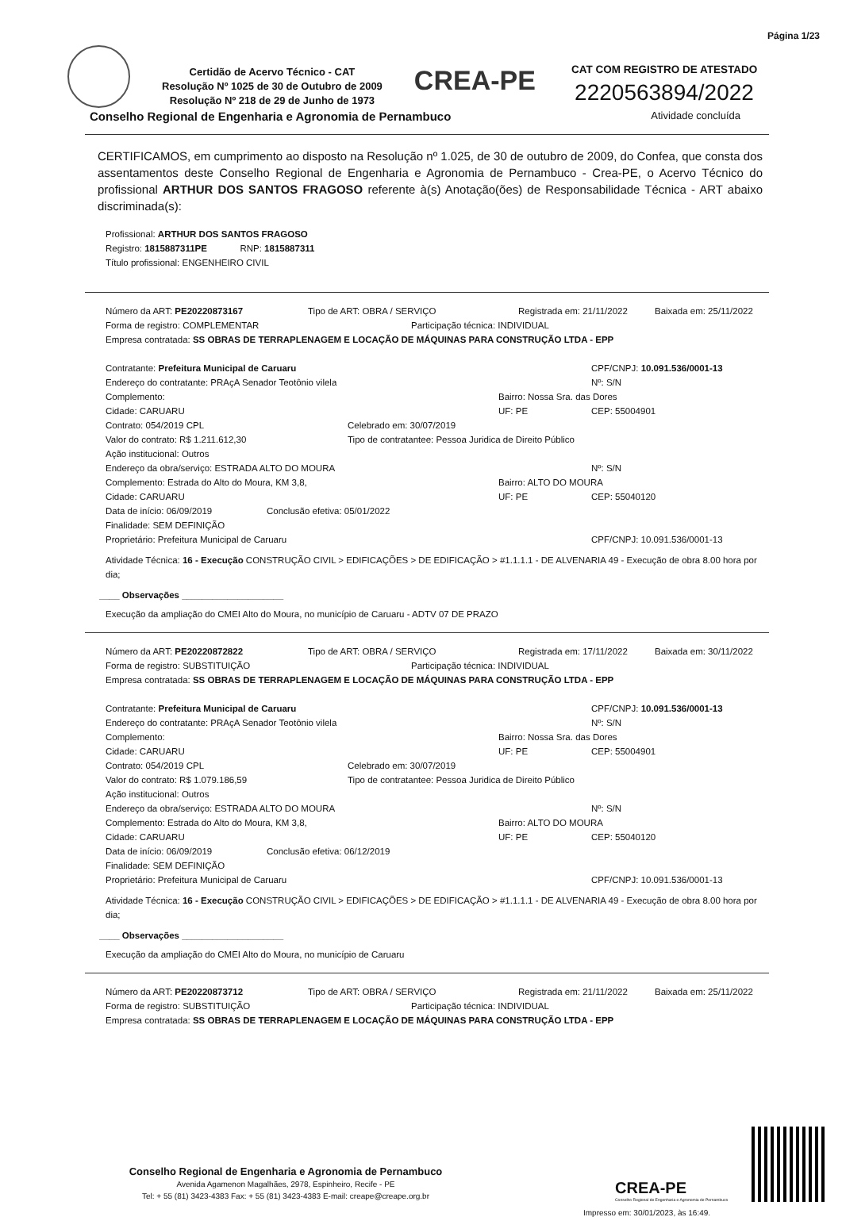Página 1/23
Certidão de Acervo Técnico - CAT
Resolução Nº 1025 de 30 de Outubro de 2009
Resolução Nº 218 de 29 de Junho de 1973
CREA-PE
CAT COM REGISTRO DE ATESTADO
2220563894/2022
Conselho Regional de Engenharia e Agronomia de Pernambuco Atividade concluída
CERTIFICAMOS, em cumprimento ao disposto na Resolução nº 1.025, de 30 de outubro de 2009, do Confea, que consta dos assentamentos deste Conselho Regional de Engenharia e Agronomia de Pernambuco - Crea-PE, o Acervo Técnico do profissional ARTHUR DOS SANTOS FRAGOSO referente à(s) Anotação(ões) de Responsabilidade Técnica - ART abaixo discriminada(s):
Profissional: ARTHUR DOS SANTOS FRAGOSO
Registro: 1815887311PE RNP: 1815887311
Título profissional: ENGENHEIRO CIVIL
Número da ART: PE20220873167 Tipo de ART: OBRA / SERVIÇO Registrada em: 21/11/2022 Baixada em: 25/11/2022
Forma de registro: COMPLEMENTAR Participação técnica: INDIVIDUAL
Empresa contratada: SS OBRAS DE TERRAPLENAGEM E LOCAÇÃO DE MÁQUINAS PARA CONSTRUÇÃO LTDA - EPP
Contratante: Prefeitura Municipal de Caruaru CPF/CNPJ: 10.091.536/0001-13
Endereço do contratante: PRAçA Senador Teotônio vilela Nº: S/N
Complemento: Bairro: Nossa Sra. das Dores
Cidade: CARUARU UF: PE CEP: 55004901
Contrato: 054/2019 CPL Celebrado em: 30/07/2019
Valor do contrato: R$ 1.211.612,30 Tipo de contratantee: Pessoa Juridica de Direito Público
Ação institucional: Outros
Endereço da obra/serviço: ESTRADA ALTO DO MOURA Nº: S/N
Complemento: Estrada do Alto do Moura, KM 3,8, Bairro: ALTO DO MOURA
Cidade: CARUARU UF: PE CEP: 55040120
Data de início: 06/09/2019 Conclusão efetiva: 05/01/2022
Finalidade: SEM DEFINIÇÃO
Proprietário: Prefeitura Municipal de Caruaru CPF/CNPJ: 10.091.536/0001-13
Atividade Técnica: 16 - Execução CONSTRUÇÃO CIVIL > EDIFICAÇÕES > DE EDIFICAÇÃO > #1.1.1.1 - DE ALVENARIA 49 - Execução de obra 8.00 hora por dia;
____ Observações ____________________
Execução da ampliação do CMEI Alto do Moura, no município de Caruaru - ADTV 07 DE PRAZO
Número da ART: PE20220872822 Tipo de ART: OBRA / SERVIÇO Registrada em: 17/11/2022 Baixada em: 30/11/2022
Forma de registro: SUBSTITUIÇÃO Participação técnica: INDIVIDUAL
Empresa contratada: SS OBRAS DE TERRAPLENAGEM E LOCAÇÃO DE MÁQUINAS PARA CONSTRUÇÃO LTDA - EPP
Contratante: Prefeitura Municipal de Caruaru CPF/CNPJ: 10.091.536/0001-13
Endereço do contratante: PRAçA Senador Teotônio vilela Nº: S/N
Complemento: Bairro: Nossa Sra. das Dores
Cidade: CARUARU UF: PE CEP: 55004901
Contrato: 054/2019 CPL Celebrado em: 30/07/2019
Valor do contrato: R$ 1.079.186,59 Tipo de contratantee: Pessoa Juridica de Direito Público
Ação institucional: Outros
Endereço da obra/serviço: ESTRADA ALTO DO MOURA Nº: S/N
Complemento: Estrada do Alto do Moura, KM 3,8, Bairro: ALTO DO MOURA
Cidade: CARUARU UF: PE CEP: 55040120
Data de início: 06/09/2019 Conclusão efetiva: 06/12/2019
Finalidade: SEM DEFINIÇÃO
Proprietário: Prefeitura Municipal de Caruaru CPF/CNPJ: 10.091.536/0001-13
Atividade Técnica: 16 - Execução CONSTRUÇÃO CIVIL > EDIFICAÇÕES > DE EDIFICAÇÃO > #1.1.1.1 - DE ALVENARIA 49 - Execução de obra 8.00 hora por dia;
____ Observações ____________________
Execução da ampliação do CMEI Alto do Moura, no município de Caruaru
Número da ART: PE20220873712 Tipo de ART: OBRA / SERVIÇO Registrada em: 21/11/2022 Baixada em: 25/11/2022
Forma de registro: SUBSTITUIÇÃO Participação técnica: INDIVIDUAL
Empresa contratada: SS OBRAS DE TERRAPLENAGEM E LOCAÇÃO DE MÁQUINAS PARA CONSTRUÇÃO LTDA - EPP
Conselho Regional de Engenharia e Agronomia de Pernambuco
Avenida Agamenon Magalhães, 2978, Espinheiro, Recife - PE
Tel: + 55 (81) 3423-4383 Fax: + 55 (81) 3423-4383 E-mail: creape@creape.org.br
CREA-PE
Conselho Regional de Engenharia e Agronomia de Pernambuco
Impresso em: 30/01/2023, às 16:49.